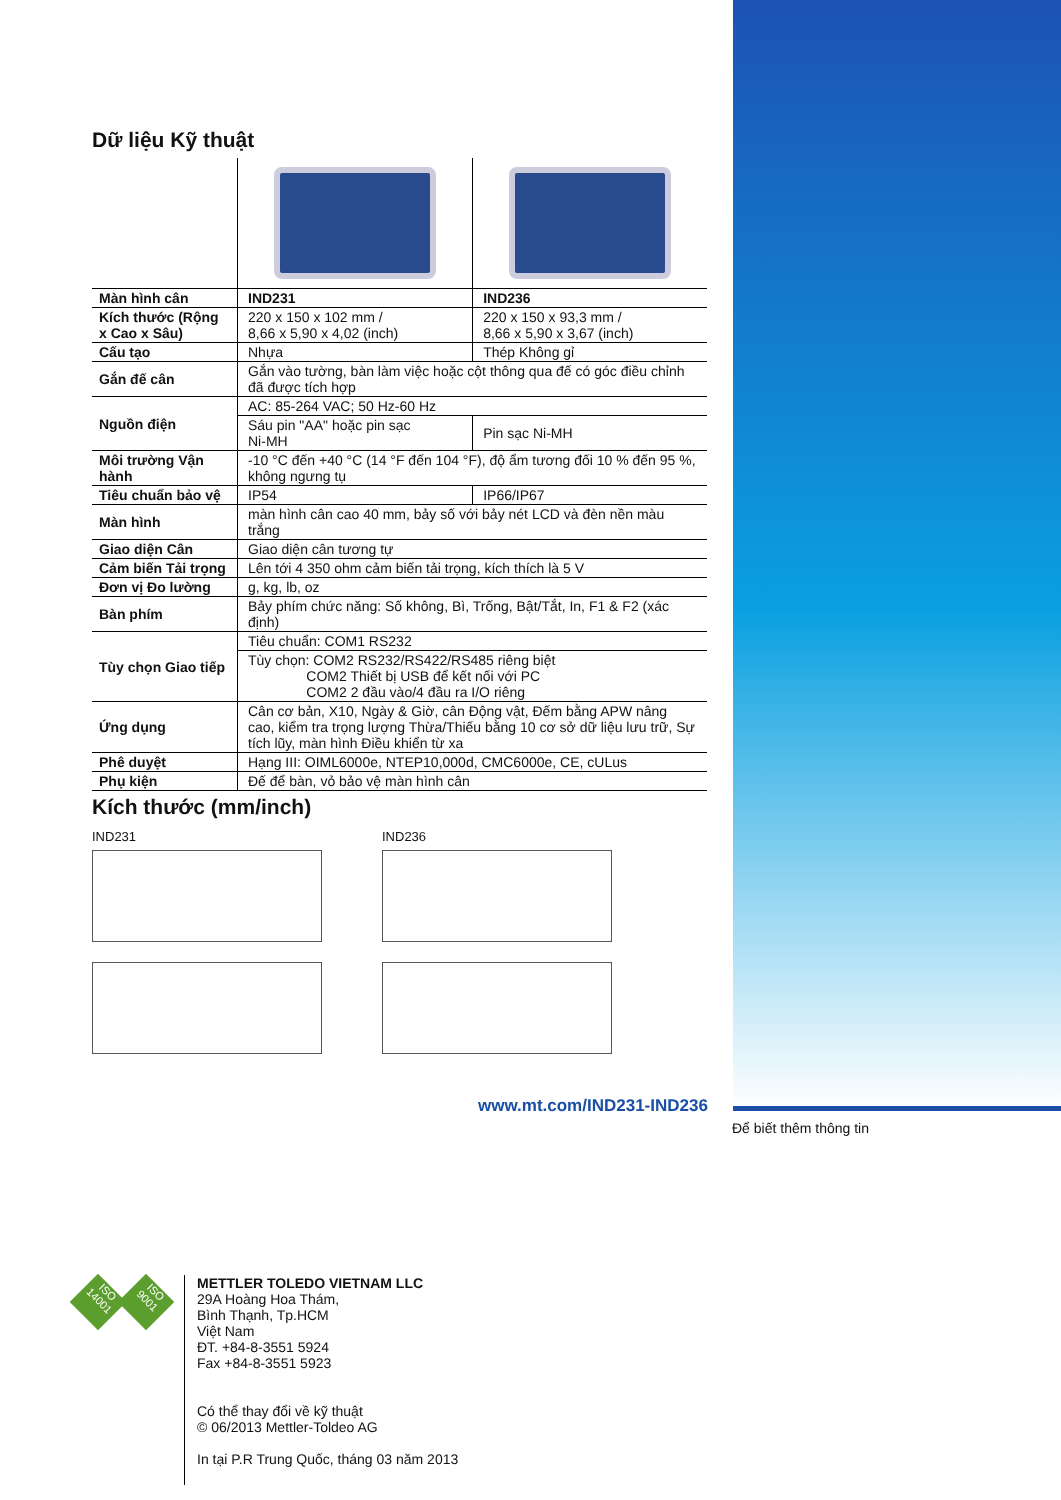Dữ liệu Kỹ thuật
| Màn hình cân | IND231 | IND236 |
| Kích thước (Rộng x Cao x Sâu) | 220 x 150 x 102 mm / 8,66 x 5,90 x 4,02 (inch) | 220 x 150 x 93,3 mm / 8,66 x 5,90 x 3,67 (inch) |
| Cấu tạo | Nhựa | Thép Không gỉ |
| Gắn đế cân | Gắn vào tường, bàn làm việc hoặc cột thông qua đế có góc điều chỉnh đã được tích hợp | |
| Nguồn điện | AC: 85-264 VAC; 50 Hz-60 Hz | |
| | Sáu pin "AA" hoặc pin sạc Ni-MH | Pin sạc Ni-MH |
| Môi trường Vận hành | -10 °C đến +40 °C (14 °F đến 104 °F), độ ẩm tương đối 10 % đến 95 %, không ngưng tụ | |
| Tiêu chuẩn bảo vệ | IP54 | IP66/IP67 |
| Màn hình | màn hình cân cao 40 mm, bảy số với bảy nét LCD và đèn nền màu trắng | |
| Giao diện Cân | Giao diện cân tương tự | |
| Cảm biến Tải trọng | Lên tới 4 350 ohm cảm biến tải trọng, kích thích là 5 V | |
| Đơn vị Đo lường | g, kg, lb, oz | |
| Bàn phím | Bảy phím chức năng: Số không, Bì, Trống, Bật/Tắt, In, F1 & F2 (xác định) | |
| Tùy chọn Giao tiếp | Tiêu chuẩn: COM1 RS232 | |
| | Tùy chọn: COM2 RS232/RS422/RS485 riêng biệt COM2 Thiết bị USB để kết nối với PC COM2 2 đầu vào/4 đầu ra I/O riêng | |
| Ứng dụng | Cân cơ bản, X10, Ngày & Giờ, cân Động vật, Đếm bằng APW nâng cao, kiểm tra trọng lượng Thừa/Thiếu bằng 10 cơ sở dữ liệu lưu trữ, Sự tích lũy, màn hình Điều khiển từ xa | |
| Phê duyệt | Hạng III: OIML6000e, NTEP10,000d, CMC6000e, CE, cULus | |
| Phụ kiện | Đế để bàn, vỏ bảo vệ màn hình cân | |
Kích thước (mm/inch)
IND231 IND236
www.mt.com/IND231-IND236
Để biết thêm thông tin
ISO 14001
ISO 9001
METTLER TOLEDO VIETNAM LLC
29A Hoàng Hoa Thám,
Bình Thạnh, Tp.HCM
Việt Nam
ĐT. +84-8-3551 5924
Fax +84-8-3551 5923
Có thể thay đổi về kỹ thuật
© 06/2013 Mettler-Toldeo AG
In tại P.R Trung Quốc, tháng 03 năm 2013